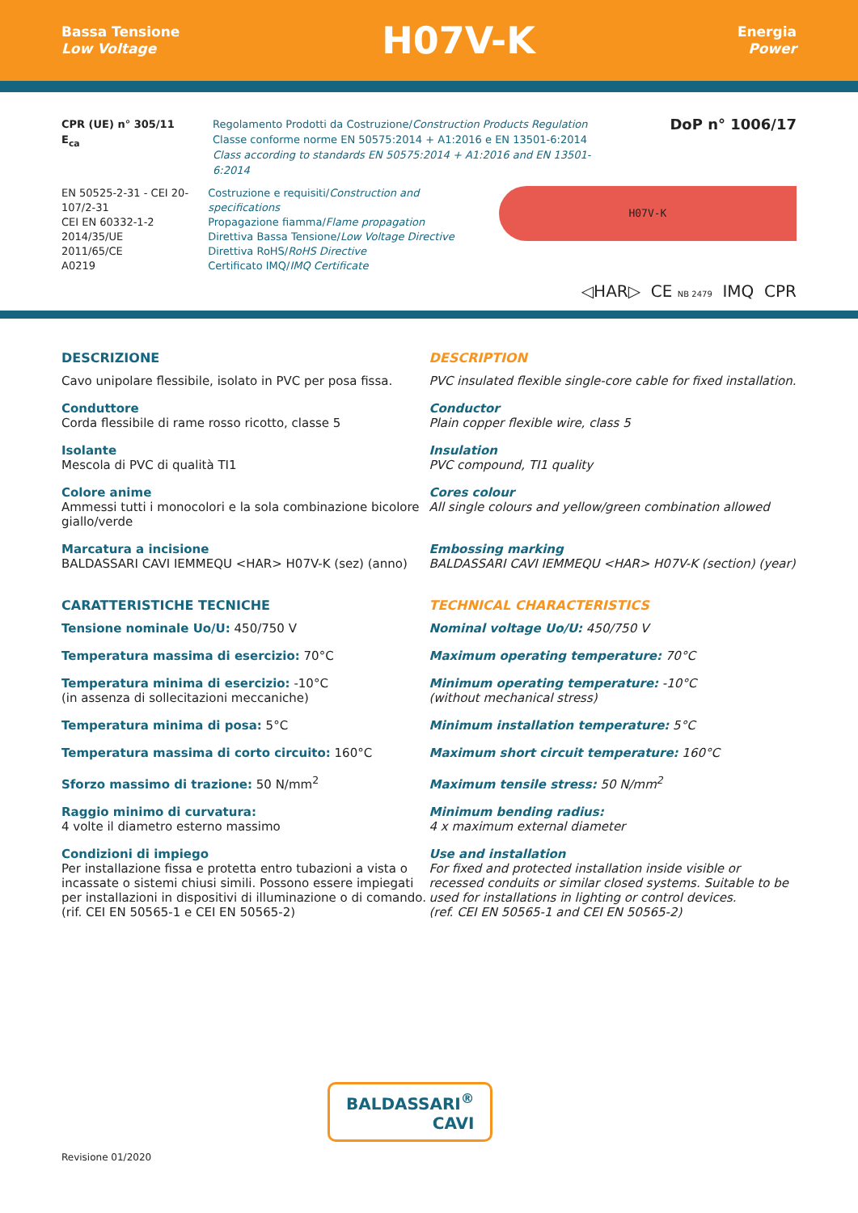Bassa Tensione
Low Voltage
H07V-K
Energia
Power
CPR (UE) n° 305/11
E<sub>ca</sub>
Regolamento Prodotti da Costruzione/Construction Products Regulation
Classe conforme norme EN 50575:2014 + A1:2016 e EN 13501-6:2014
Class according to standards EN 50575:2014 + A1:2016 and EN 13501-6:2014
DoP n° 1006/17
EN 50525-2-31 - CEI 20-107/2-31
CEI EN 60332-1-2
2014/35/UE
2011/65/CE
A0219
Costruzione e requisiti/Construction and specifications
Propagazione fiamma/Flame propagation
Direttiva Bassa Tensione/Low Voltage Directive
Direttiva RoHS/RoHS Directive
Certificato IMQ/IMQ Certificate
H07V-K
◁HAR▷ CE NB 2479 IMQ CPR
DESCRIZIONE
Cavo unipolare flessibile, isolato in PVC per posa fissa.
Conduttore
Corda flessibile di rame rosso ricotto, classe 5
Isolante
Mescola di PVC di qualità TI1
Colore anime
Ammessi tutti i monocolori e la sola combinazione bicolore giallo/verde
Marcatura a incisione
BALDASSARI CAVI IEMMEQU <HAR> H07V-K (sez) (anno)
CARATTERISTICHE TECNICHE
Tensione nominale Uo/U: 450/750 V
Temperatura massima di esercizio: 70°C
Temperatura minima di esercizio: -10°C
(in assenza di sollecitazioni meccaniche)
Temperatura minima di posa: 5°C
Temperatura massima di corto circuito: 160°C
Sforzo massimo di trazione: 50 N/mm<sup>2</sup>
Raggio minimo di curvatura:
4 volte il diametro esterno massimo
Condizioni di impiego
Per installazione fissa e protetta entro tubazioni a vista o incassate o sistemi chiusi simili. Possono essere impiegati per installazioni in dispositivi di illuminazione o di comando.
(rif. CEI EN 50565-1 e CEI EN 50565-2)
DESCRIPTION
PVC insulated flexible single-core cable for fixed installation.
Conductor
Plain copper flexible wire, class 5
Insulation
PVC compound, TI1 quality
Cores colour
All single colours and yellow/green combination allowed
Embossing marking
BALDASSARI CAVI IEMMEQU <HAR> H07V-K (section) (year)
TECHNICAL CHARACTERISTICS
Nominal voltage Uo/U: 450/750 V
Maximum operating temperature: 70°C
Minimum operating temperature: -10°C
(without mechanical stress)
Minimum installation temperature: 5°C
Maximum short circuit temperature: 160°C
Maximum tensile stress: 50 N/mm<sup>2</sup>
Minimum bending radius:
4 x maximum external diameter
Use and installation
For fixed and protected installation inside visible or recessed conduits or similar closed systems. Suitable to be used for installations in lighting or control devices.
(ref. CEI EN 50565-1 and CEI EN 50565-2)
BALDASSARI<sup>®</sup>
CAVI
Revisione 01/2020